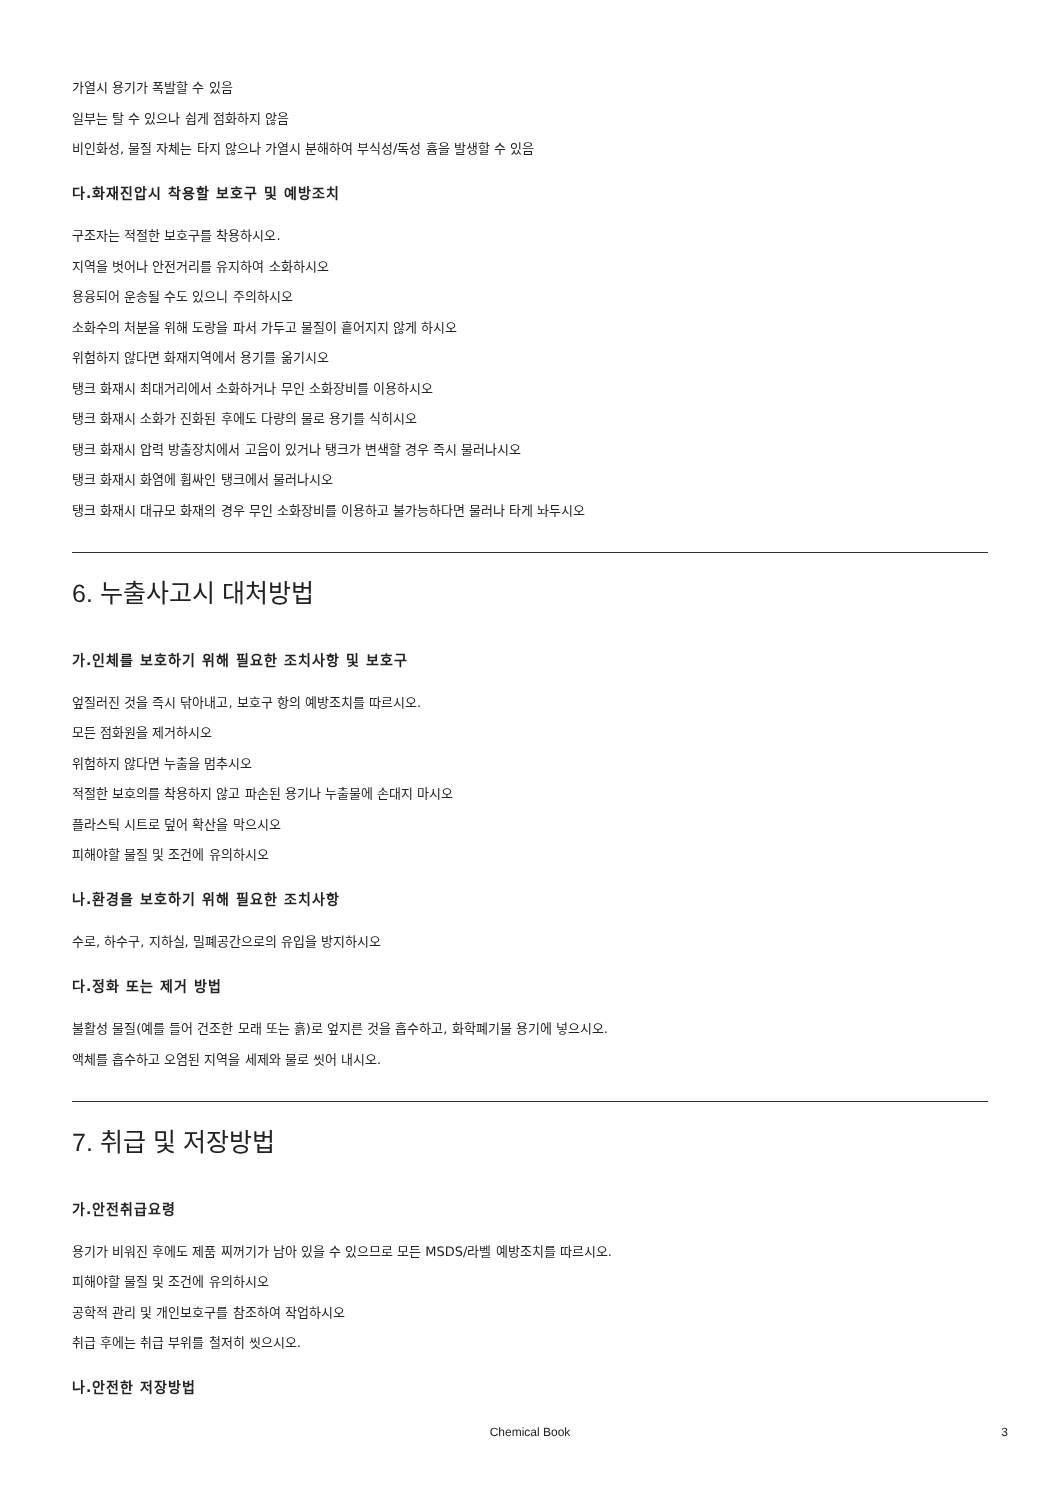가열시 용기가 폭발할 수 있음
일부는 탈 수 있으나 쉽게 점화하지 않음
비인화성, 물질 자체는 타지 않으나 가열시 분해하여 부식성/독성 흄을 발생할 수 있음
다.화재진압시 착용할 보호구 및 예방조치
구조자는 적절한 보호구를 착용하시오.
지역을 벗어나 안전거리를 유지하여 소화하시오
용융되어 운송될 수도 있으니 주의하시오
소화수의 처분을 위해 도랑을 파서 가두고 물질이 흩어지지 않게 하시오
위험하지 않다면 화재지역에서 용기를 옮기시오
탱크 화재시 최대거리에서 소화하거나 무인 소화장비를 이용하시오
탱크 화재시 소화가 진화된 후에도 다량의 물로 용기를 식히시오
탱크 화재시 압력 방출장치에서 고음이 있거나 탱크가 변색할 경우 즉시 물러나시오
탱크 화재시 화염에 휩싸인 탱크에서 물러나시오
탱크 화재시 대규모 화재의 경우 무인 소화장비를 이용하고 불가능하다면 물러나 타게 놔두시오
6. 누출사고시 대처방법
가.인체를 보호하기 위해 필요한 조치사항 및 보호구
엎질러진 것을 즉시 닦아내고, 보호구 항의 예방조치를 따르시오.
모든 점화원을 제거하시오
위험하지 않다면 누출을 멈추시오
적절한 보호의를 착용하지 않고 파손된 용기나 누출물에 손대지 마시오
플라스틱 시트로 덮어 확산을 막으시오
피해야할 물질 및 조건에 유의하시오
나.환경을 보호하기 위해 필요한 조치사항
수로, 하수구, 지하실, 밀폐공간으로의 유입을 방지하시오
다.정화 또는 제거 방법
불활성 물질(예를 들어 건조한 모래 또는 흙)로 엎지른 것을 흡수하고, 화학폐기물 용기에 넣으시오.
액체를 흡수하고 오염된 지역을 세제와 물로 씻어 내시오.
7. 취급 및 저장방법
가.안전취급요령
용기가 비워진 후에도 제품 찌꺼기가 남아 있을 수 있으므로 모든 MSDS/라벨 예방조치를 따르시오.
피해야할 물질 및 조건에 유의하시오
공학적 관리 및 개인보호구를 참조하여 작업하시오
취급 후에는 취급 부위를 철저히 씻으시오.
나.안전한 저장방법
Chemical Book 3